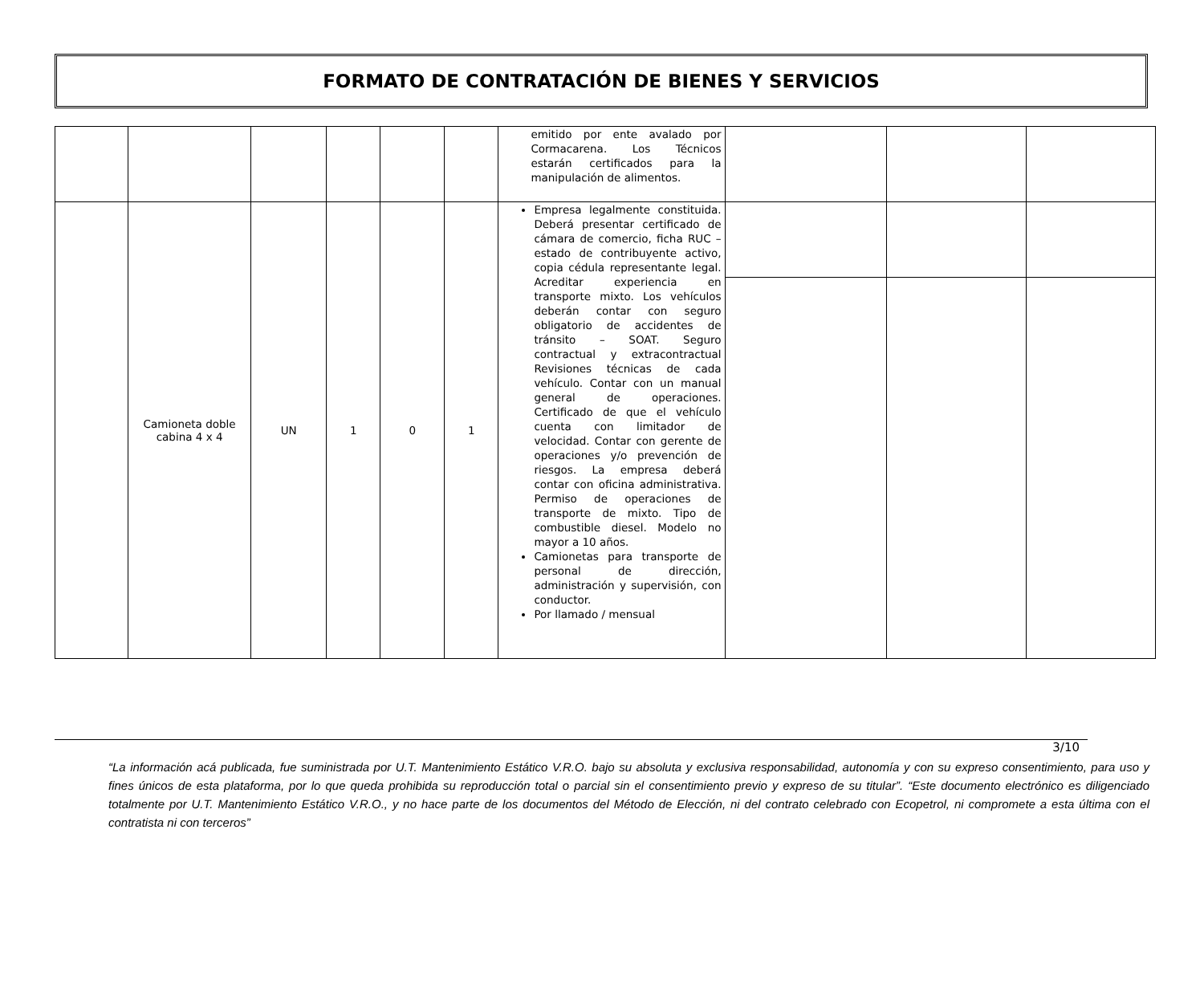FORMATO DE CONTRATACIÓN DE BIENES Y SERVICIOS
| | | | | | | emitido por ente avalado por Cormacarena. Los Técnicos estarán certificados para la manipulación de alimentos. | | | |
| | Camioneta doble cabina 4 x 4 | UN | 1 | 0 | 1 | Empresa legalmente constituida. Deberá presentar certificado de cámara de comercio, ficha RUC – estado de contribuyente activo, copia cédula representante legal. Acreditar experiencia en transporte mixto. Los vehículos deberán contar con seguro obligatorio de accidentes de tránsito – SOAT. Seguro contractual y extracontractual Revisiones técnicas de cada vehículo. Contar con un manual general de operaciones. Certificado de que el vehículo cuenta con limitador de velocidad. Contar con gerente de operaciones y/o prevención de riesgos. La empresa deberá contar con oficina administrativa. Permiso de operaciones de transporte de mixto. Tipo de combustible diesel. Modelo no mayor a 10 años. Camionetas para transporte de personal de dirección, administración y supervisión, con conductor. Por llamado / mensual | | | |
3/10
“La información acá publicada, fue suministrada por U.T. Mantenimiento Estático V.R.O. bajo su absoluta y exclusiva responsabilidad, autonomía y con su expreso consentimiento, para uso y fines únicos de esta plataforma, por lo que queda prohibida su reproducción total o parcial sin el consentimiento previo y expreso de su titular”. “Este documento electrónico es diligenciado totalmente por U.T. Mantenimiento Estático V.R.O., y no hace parte de los documentos del Método de Elección, ni del contrato celebrado con Ecopetrol, ni compromete a esta última con el contratista ni con terceros”